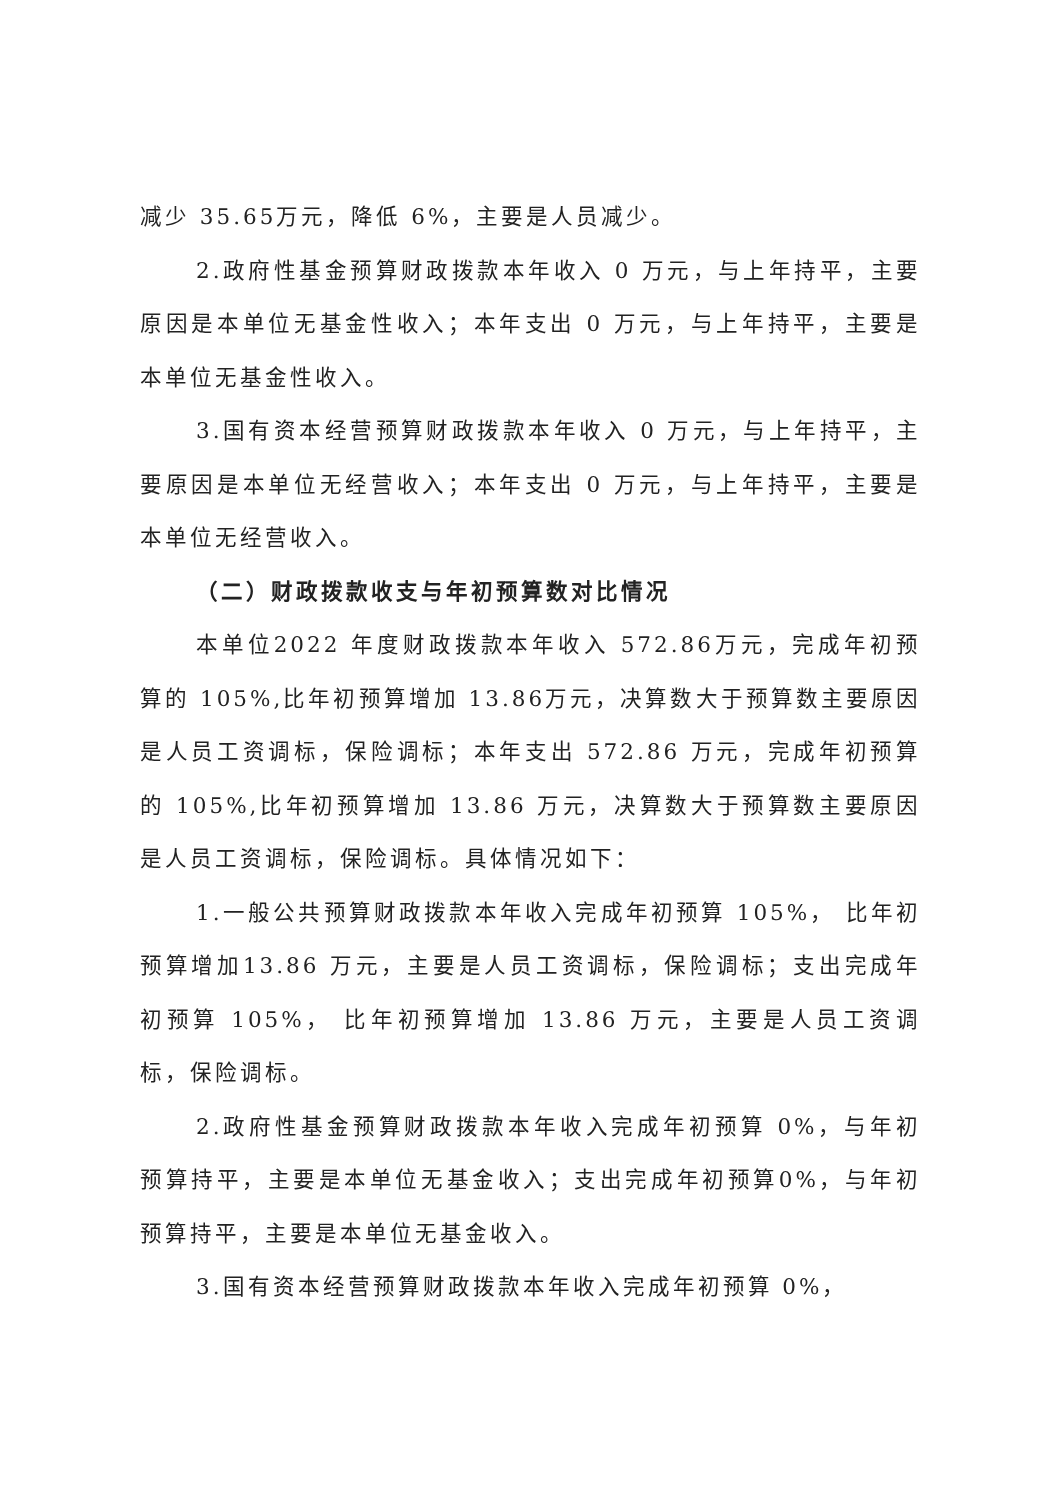减少 35.65万元，降低 6%，主要是人员减少。
2.政府性基金预算财政拨款本年收入 0 万元，与上年持平，主要原因是本单位无基金性收入；本年支出 0 万元，与上年持平，主要是本单位无基金性收入。
3.国有资本经营预算财政拨款本年收入 0 万元，与上年持平，主要原因是本单位无经营收入；本年支出 0 万元，与上年持平，主要是本单位无经营收入。
（二）财政拨款收支与年初预算数对比情况
本单位2022 年度财政拨款本年收入 572.86万元，完成年初预算的 105%,比年初预算增加 13.86万元，决算数大于预算数主要原因是人员工资调标，保险调标；本年支出 572.86 万元，完成年初预算的 105%,比年初预算增加 13.86 万元，决算数大于预算数主要原因是人员工资调标，保险调标。具体情况如下：
1.一般公共预算财政拨款本年收入完成年初预算 105%， 比年初预算增加13.86 万元，主要是人员工资调标，保险调标；支出完成年初预算 105%， 比年初预算增加 13.86 万元，主要是人员工资调标，保险调标。
2.政府性基金预算财政拨款本年收入完成年初预算 0%，与年初预算持平，主要是本单位无基金收入；支出完成年初预算0%，与年初预算持平，主要是本单位无基金收入。
3.国有资本经营预算财政拨款本年收入完成年初预算 0%，